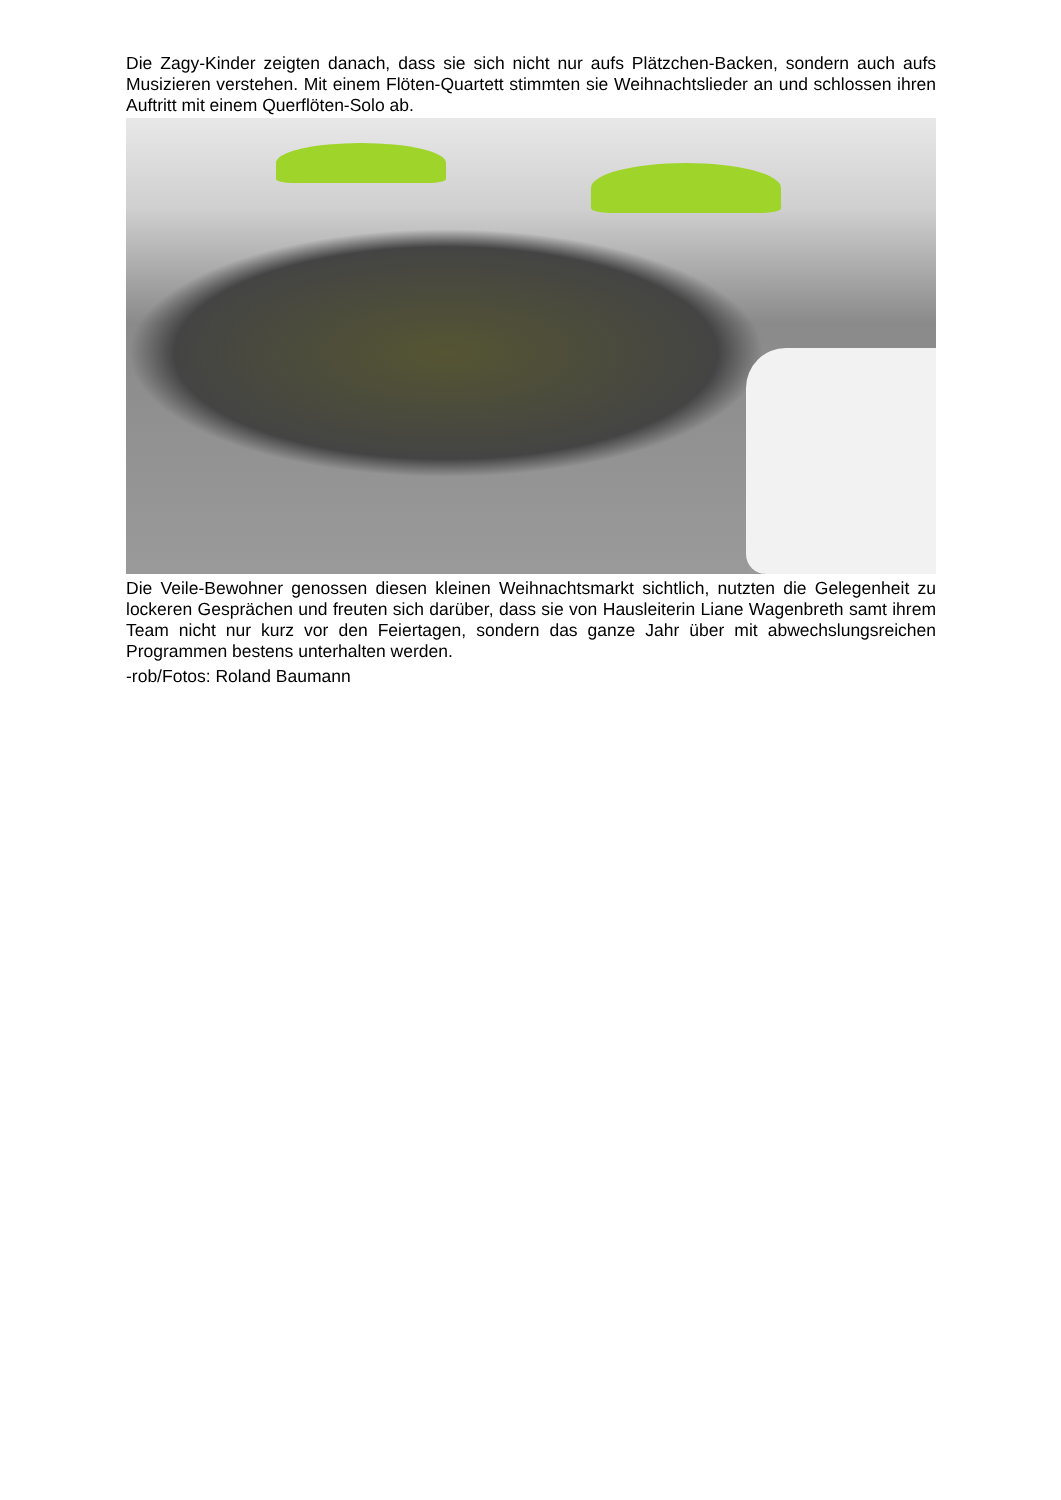Die Zagy-Kinder zeigten danach, dass sie sich nicht nur aufs Plätzchen-Backen, sondern auch aufs Musizieren verstehen. Mit einem Flöten-Quartett stimmten sie Weihnachtslieder an und schlossen ihren Auftritt mit einem Querflöten-Solo ab.
Die Veile-Bewohner genossen diesen kleinen Weihnachtsmarkt sichtlich, nutzten die Gelegenheit zu lockeren Gesprächen und freuten sich darüber, dass sie von Hausleiterin Liane Wagenbreth samt ihrem Team nicht nur kurz vor den Feiertagen, sondern das ganze Jahr über mit abwechslungsreichen Programmen bestens unterhalten werden.
-rob/Fotos: Roland Baumann